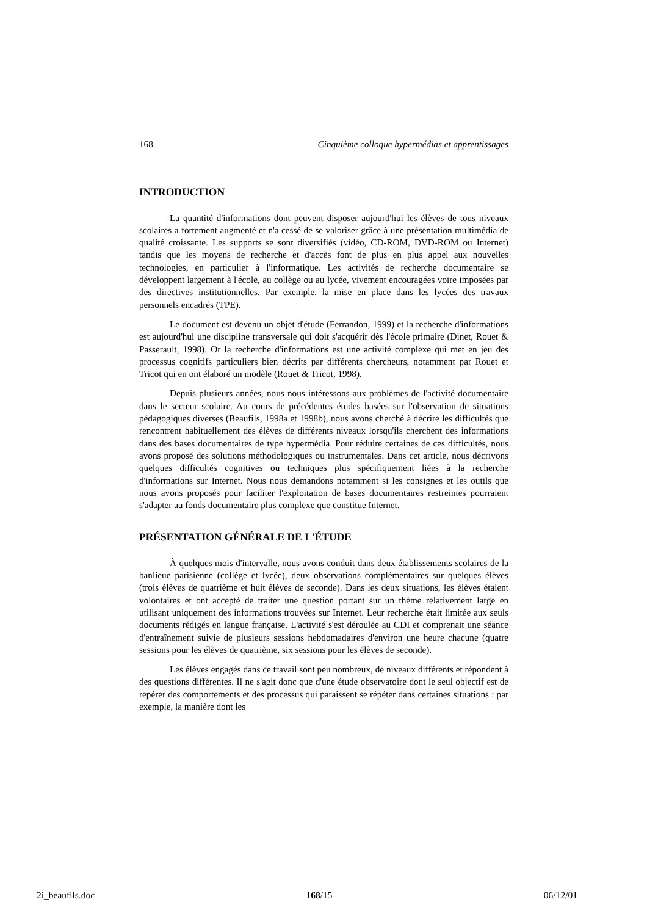168 Cinquième colloque hypermédias et apprentissages
INTRODUCTION
La quantité d'informations dont peuvent disposer aujourd'hui les élèves de tous niveaux scolaires a fortement augmenté et n'a cessé de se valoriser grâce à une présentation multimédia de qualité croissante. Les supports se sont diversifiés (vidéo, CD-ROM, DVD-ROM ou Internet) tandis que les moyens de recherche et d'accès font de plus en plus appel aux nouvelles technologies, en particulier à l'informatique. Les activités de recherche documentaire se développent largement à l'école, au collège ou au lycée, vivement encouragées voire imposées par des directives institutionnelles. Par exemple, la mise en place dans les lycées des travaux personnels encadrés (TPE).
Le document est devenu un objet d'étude (Ferrandon, 1999) et la recherche d'informations est aujourd'hui une discipline transversale qui doit s'acquérir dès l'école primaire (Dinet, Rouet & Passerault, 1998). Or la recherche d'informations est une activité complexe qui met en jeu des processus cognitifs particuliers bien décrits par différents chercheurs, notamment par Rouet et Tricot qui en ont élaboré un modèle (Rouet & Tricot, 1998).
Depuis plusieurs années, nous nous intéressons aux problèmes de l'activité documentaire dans le secteur scolaire. Au cours de précédentes études basées sur l'observation de situations pédagogiques diverses (Beaufils, 1998a et 1998b), nous avons cherché à décrire les difficultés que rencontrent habituellement des élèves de différents niveaux lorsqu'ils cherchent des informations dans des bases documentaires de type hypermédia. Pour réduire certaines de ces difficultés, nous avons proposé des solutions méthodologiques ou instrumentales. Dans cet article, nous décrivons quelques difficultés cognitives ou techniques plus spécifiquement liées à la recherche d'informations sur Internet. Nous nous demandons notamment si les consignes et les outils que nous avons proposés pour faciliter l'exploitation de bases documentaires restreintes pourraient s'adapter au fonds documentaire plus complexe que constitue Internet.
PRÉSENTATION GÉNÉRALE DE L'ÉTUDE
À quelques mois d'intervalle, nous avons conduit dans deux établissements scolaires de la banlieue parisienne (collège et lycée), deux observations complémentaires sur quelques élèves (trois élèves de quatrième et huit élèves de seconde). Dans les deux situations, les élèves étaient volontaires et ont accepté de traiter une question portant sur un thème relativement large en utilisant uniquement des informations trouvées sur Internet. Leur recherche était limitée aux seuls documents rédigés en langue française. L'activité s'est déroulée au CDI et comprenait une séance d'entraînement suivie de plusieurs sessions hebdomadaires d'environ une heure chacune (quatre sessions pour les élèves de quatrième, six sessions pour les élèves de seconde).
Les élèves engagés dans ce travail sont peu nombreux, de niveaux différents et répondent à des questions différentes. Il ne s'agit donc que d'une étude observatoire dont le seul objectif est de repérer des comportements et des processus qui paraissent se répéter dans certaines situations : par exemple, la manière dont les
2i_beaufils.doc 168/15 06/12/01